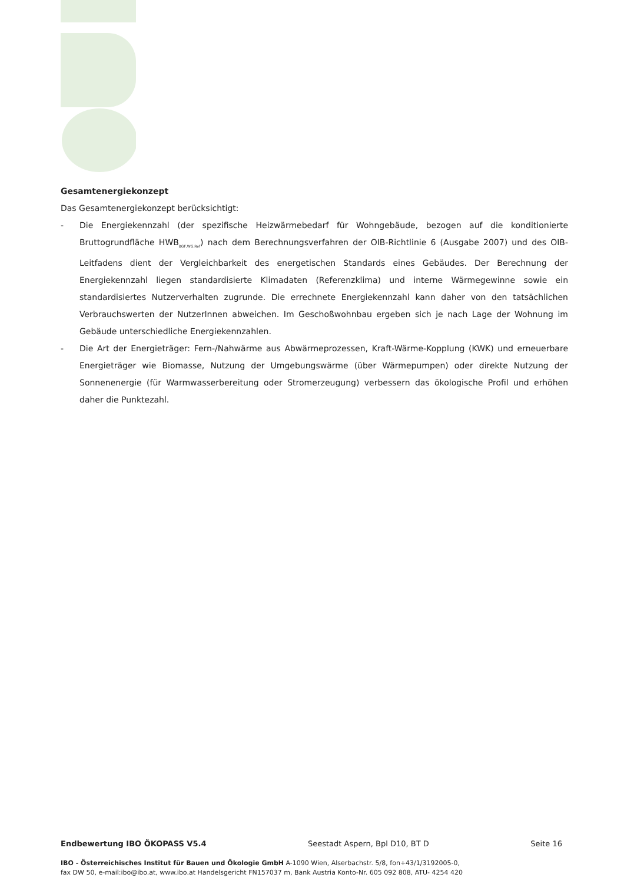Gesamtenergiekonzept
Das Gesamtenergiekonzept berücksichtigt:
- Die Energiekennzahl (der spezifische Heizwärmebedarf für Wohngebäude, bezogen auf die konditionierte Bruttogrundfläche HWB<sub>BGF,WG,Ref</sub>) nach dem Berechnungsverfahren der OIB-Richtlinie 6 (Ausgabe 2007) und des OIB-Leitfadens dient der Vergleichbarkeit des energetischen Standards eines Gebäudes. Der Berechnung der Energiekennzahl liegen standardisierte Klimadaten (Referenzklima) und interne Wärmegewinne sowie ein standardisiertes Nutzerverhalten zugrunde. Die errechnete Energiekennzahl kann daher von den tatsächlichen Verbrauchswerten der NutzerInnen abweichen. Im Geschoßwohnbau ergeben sich je nach Lage der Wohnung im Gebäude unterschiedliche Energiekennzahlen.
- Die Art der Energieträger: Fern-/Nahwärme aus Abwärmeprozessen, Kraft-Wärme-Kopplung (KWK) und erneuerbare Energieträger wie Biomasse, Nutzung der Umgebungswärme (über Wärmepumpen) oder direkte Nutzung der Sonnenenergie (für Warmwasserbereitung oder Stromerzeugung) verbessern das ökologische Profil und erhöhen daher die Punktezahl.
Endbewertung IBO ÖKOPASS V5.4 Seestadt Aspern, Bpl D10, BT D Seite 16
IBO - Österreichisches Institut für Bauen und Ökologie GmbH A-1090 Wien, Alserbachstr. 5/8, fon+43/1/3192005-0,
fax DW 50, e-mail:ibo@ibo.at, www.ibo.at Handelsgericht FN157037 m, Bank Austria Konto-Nr. 605 092 808, ATU- 4254 420